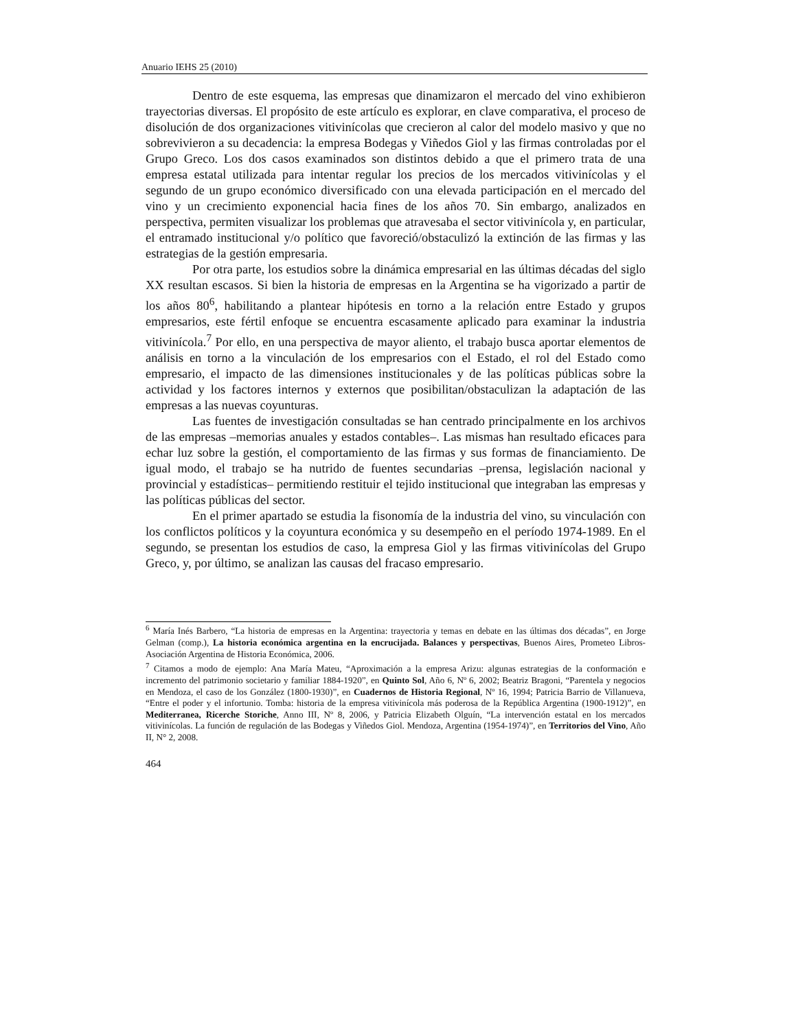Anuario IEHS 25 (2010)
Dentro de este esquema, las empresas que dinamizaron el mercado del vino exhibieron trayectorias diversas. El propósito de este artículo es explorar, en clave comparativa, el proceso de disolución de dos organizaciones vitivinícolas que crecieron al calor del modelo masivo y que no sobrevivieron a su decadencia: la empresa Bodegas y Viñedos Giol y las firmas controladas por el Grupo Greco. Los dos casos examinados son distintos debido a que el primero trata de una empresa estatal utilizada para intentar regular los precios de los mercados vitivinícolas y el segundo de un grupo económico diversificado con una elevada participación en el mercado del vino y un crecimiento exponencial hacia fines de los años 70. Sin embargo, analizados en perspectiva, permiten visualizar los problemas que atravesaba el sector vitivinícola y, en particular, el entramado institucional y/o político que favoreció/obstaculizó la extinción de las firmas y las estrategias de la gestión empresaria.
Por otra parte, los estudios sobre la dinámica empresarial en las últimas décadas del siglo XX resultan escasos. Si bien la historia de empresas en la Argentina se ha vigorizado a partir de los años 80<sup>6</sup>, habilitando a plantear hipótesis en torno a la relación entre Estado y grupos empresarios, este fértil enfoque se encuentra escasamente aplicado para examinar la industria vitivinícola.<sup>7</sup> Por ello, en una perspectiva de mayor aliento, el trabajo busca aportar elementos de análisis en torno a la vinculación de los empresarios con el Estado, el rol del Estado como empresario, el impacto de las dimensiones institucionales y de las políticas públicas sobre la actividad y los factores internos y externos que posibilitan/obstaculizan la adaptación de las empresas a las nuevas coyunturas.
Las fuentes de investigación consultadas se han centrado principalmente en los archivos de las empresas –memorias anuales y estados contables–. Las mismas han resultado eficaces para echar luz sobre la gestión, el comportamiento de las firmas y sus formas de financiamiento. De igual modo, el trabajo se ha nutrido de fuentes secundarias –prensa, legislación nacional y provincial y estadísticas– permitiendo restituir el tejido institucional que integraban las empresas y las políticas públicas del sector.
En el primer apartado se estudia la fisonomía de la industria del vino, su vinculación con los conflictos políticos y la coyuntura económica y su desempeño en el período 1974-1989. En el segundo, se presentan los estudios de caso, la empresa Giol y las firmas vitivinícolas del Grupo Greco, y, por último, se analizan las causas del fracaso empresario.
<sup>6</sup> María Inés Barbero, “La historia de empresas en la Argentina: trayectoria y temas en debate en las últimas dos décadas”, en Jorge Gelman (comp.), La historia económica argentina en la encrucijada. Balances y perspectivas, Buenos Aires, Prometeo Libros-Asociación Argentina de Historia Económica, 2006.
<sup>7</sup> Citamos a modo de ejemplo: Ana María Mateu, “Aproximación a la empresa Arizu: algunas estrategias de la conformación e incremento del patrimonio societario y familiar 1884-1920”, en Quinto Sol, Año 6, Nº 6, 2002; Beatriz Bragoni, “Parentela y negocios en Mendoza, el caso de los González (1800-1930)”, en Cuadernos de Historia Regional, Nº 16, 1994; Patricia Barrio de Villanueva, “Entre el poder y el infortunio. Tomba: historia de la empresa vitivinícola más poderosa de la República Argentina (1900-1912)”, en Mediterranea, Ricerche Storiche, Anno III, Nº 8, 2006, y Patricia Elizabeth Olguín, “La intervención estatal en los mercados vitivinícolas. La función de regulación de las Bodegas y Viñedos Giol. Mendoza, Argentina (1954-1974)”, en Territorios del Vino, Año II, N° 2, 2008.
464